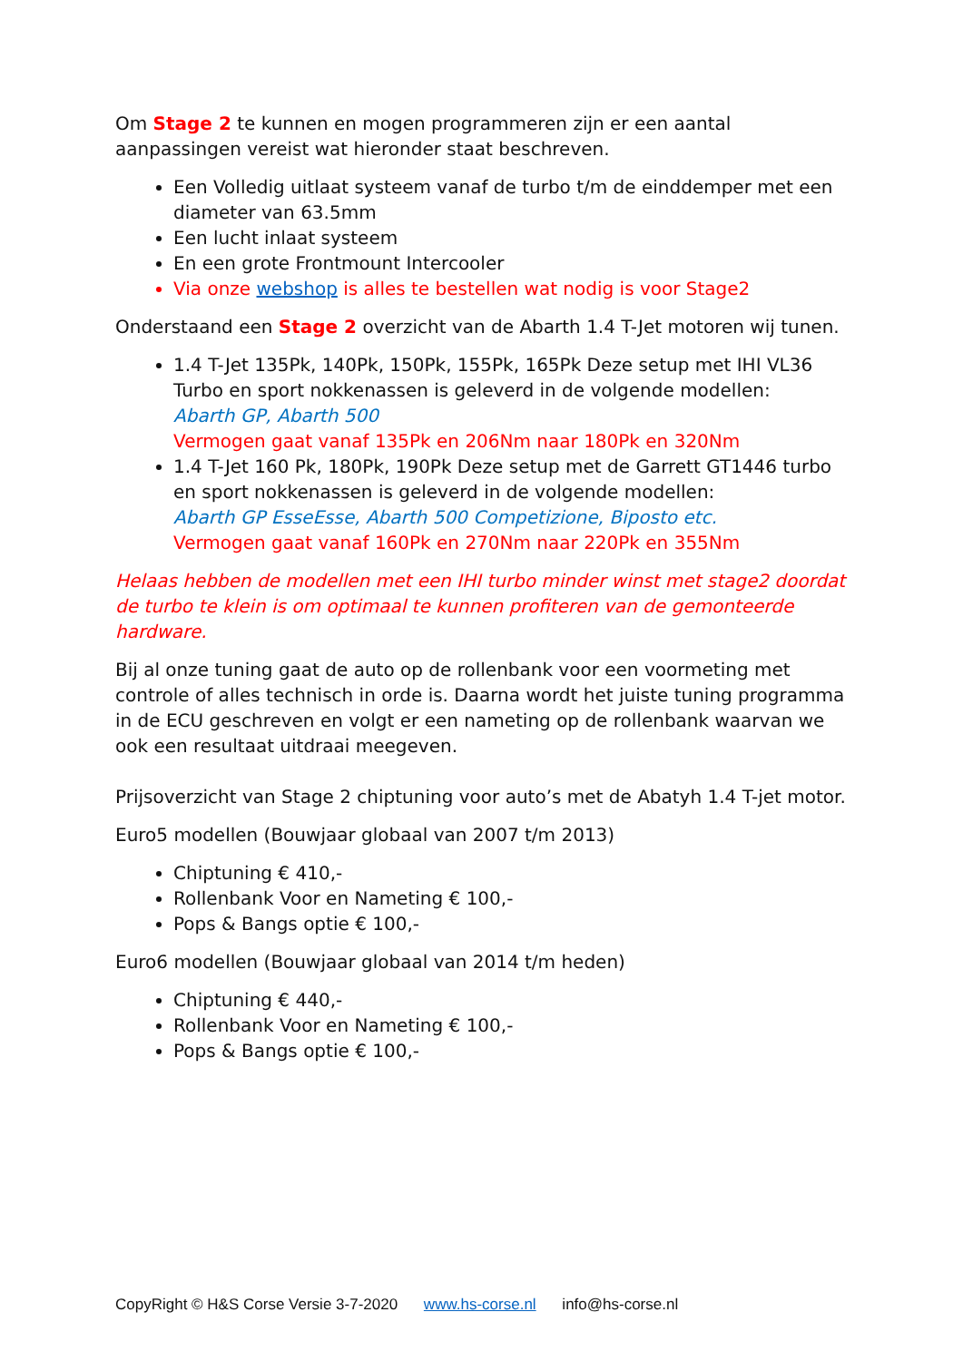Om Stage 2 te kunnen en mogen programmeren zijn er een aantal aanpassingen vereist wat hieronder staat beschreven.
Een Volledig uitlaat systeem vanaf de turbo t/m de einddemper met een diameter van 63.5mm
Een lucht inlaat systeem
En een grote Frontmount Intercooler
Via onze webshop is alles te bestellen wat nodig is voor Stage2
Onderstaand een Stage 2 overzicht van de Abarth 1.4 T-Jet motoren wij tunen.
1.4 T-Jet 135Pk, 140Pk, 150Pk, 155Pk, 165Pk Deze setup met IHI VL36 Turbo en sport nokkenassen is geleverd in de volgende modellen:
Abarth GP, Abarth 500
Vermogen gaat vanaf 135Pk en 206Nm naar 180Pk en 320Nm
1.4 T-Jet 160 Pk, 180Pk, 190Pk Deze setup met de Garrett GT1446 turbo en sport nokkenassen is geleverd in de volgende modellen:
Abarth GP EsseEsse, Abarth 500 Competizione, Biposto etc.
Vermogen gaat vanaf 160Pk en 270Nm naar 220Pk en 355Nm
Helaas hebben de modellen met een IHI turbo minder winst met stage2 doordat de turbo te klein is om optimaal te kunnen profiteren van de gemonteerde hardware.
Bij al onze tuning gaat de auto op de rollenbank voor een voormeting met controle of alles technisch in orde is. Daarna wordt het juiste tuning programma in de ECU geschreven en volgt er een nameting op de rollenbank waarvan we ook een resultaat uitdraai meegeven.
Prijsoverzicht van Stage 2 chiptuning voor auto’s met de Abatyh 1.4 T-jet motor.
Euro5 modellen (Bouwjaar globaal van 2007 t/m 2013)
Chiptuning € 410,-
Rollenbank Voor en Nameting € 100,-
Pops & Bangs optie € 100,-
Euro6 modellen (Bouwjaar globaal van 2014 t/m heden)
Chiptuning € 440,-
Rollenbank Voor en Nameting € 100,-
Pops & Bangs optie € 100,-
CopyRight © H&S Corse Versie 3-7-2020 www.hs-corse.nl info@hs-corse.nl